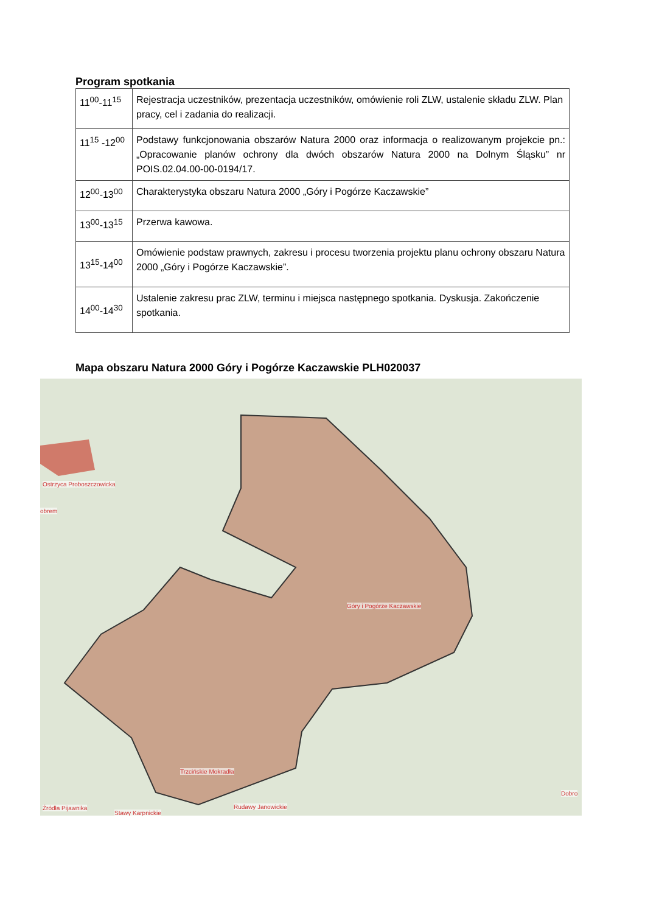Program spotkania
| 11<sup>00</sup>-11<sup>15</sup> | Rejestracja uczestników, prezentacja uczestników, omówienie roli ZLW, ustalenie składu ZLW. Plan pracy, cel i zadania do realizacji. |
| 11<sup>15</sup> -12<sup>00</sup> | Podstawy funkcjonowania obszarów Natura 2000 oraz informacja o realizowanym projekcie pn.: „Opracowanie planów ochrony dla dwóch obszarów Natura 2000 na Dolnym Śląsku” nr POIS.02.04.00-00-0194/17. |
| 12<sup>00</sup>-13<sup>00</sup> | Charakterystyka obszaru Natura 2000 „Góry i Pogórze Kaczawskie” |
| 13<sup>00</sup>-13<sup>15</sup> | Przerwa kawowa. |
| 13<sup>15</sup>-14<sup>00</sup> | Omówienie podstaw prawnych, zakresu i procesu tworzenia projektu planu ochrony obszaru Natura 2000 „Góry i Pogórze Kaczawskie”. |
| 14<sup>00</sup>-14<sup>30</sup> | Ustalenie zakresu prac ZLW, terminu i miejsca następnego spotkania. Dyskusja. Zakończenie spotkania. |
Mapa obszaru Natura 2000 Góry i Pogórze Kaczawskie PLH020037
Ostrzyca Proboszczowicka
obrem
Góry i Pogórze Kaczawskie
Trzcińskie Mokradła
Dobro
Źródła Pijawnika Rudawy Janowickie
Stawy Karpnickie